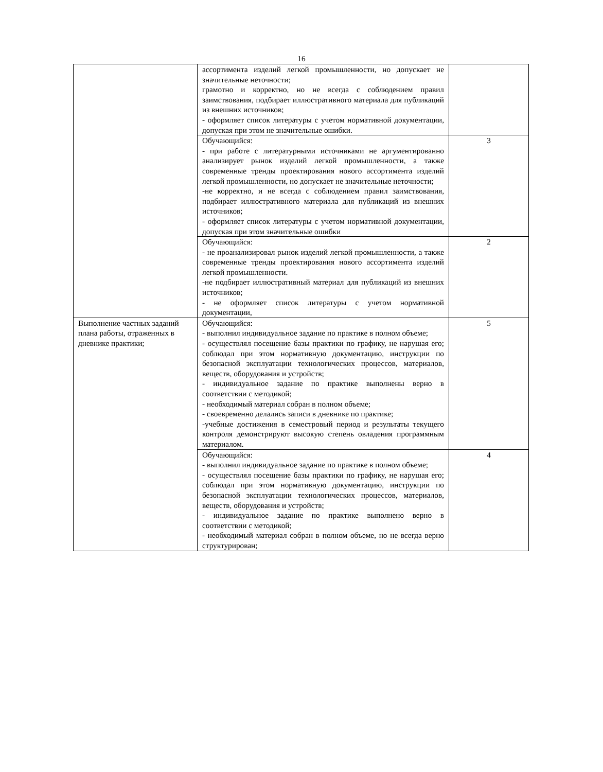16
| | ассортимента изделий легкой промышленности, но допускает не значительные неточности; грамотно и корректно, но не всегда с соблюдением правил заимствования, подбирает иллюстративного материала для публикаций из внешних источников; - оформляет список литературы с учетом нормативной документации, допуская при этом не значительные ошибки. | |
| | Обучающийся: - при работе с литературными источниками не аргументированно анализирует рынок изделий легкой промышленности, а также современные тренды проектирования нового ассортимента изделий легкой промышленности, но допускает не значительные неточности; -не корректно, и не всегда с соблюдением правил заимствования, подбирает иллюстративного материала для публикаций из внешних источников; - оформляет список литературы с учетом нормативной документации, допуская при этом значительные ошибки | 3 |
| | Обучающийся: - не проанализировал рынок изделий легкой промышленности, а также современные тренды проектирования нового ассортимента изделий легкой промышленности. -не подбирает иллюстративный материал для публикаций из внешних источников; - не оформляет список литературы с учетом нормативной документации, | 2 |
| Выполнение частных заданий плана работы, отраженных в дневнике практики; | Обучающийся: - выполнил индивидуальное задание по практике в полном объеме; - осуществлял посещение базы практики по графику, не нарушая его; соблюдал при этом нормативную документацию, инструкции по безопасной эксплуатации технологических процессов, материалов, веществ, оборудования и устройств; - индивидуальное задание по практике выполнены верно в соответствии с методикой; - необходимый материал собран в полном объеме; - своевременно делались записи в дневнике по практике; -учебные достижения в семестровый период и результаты текущего контроля демонстрируют высокую степень овладения программным материалом. | 5 |
| | Обучающийся: - выполнил индивидуальное задание по практике в полном объеме; - осуществлял посещение базы практики по графику, не нарушая его; соблюдал при этом нормативную документацию, инструкции по безопасной эксплуатации технологических процессов, материалов, веществ, оборудования и устройств; - индивидуальное задание по практике выполнено верно в соответствии с методикой; - необходимый материал собран в полном объеме, но не всегда верно структурирован; | 4 |